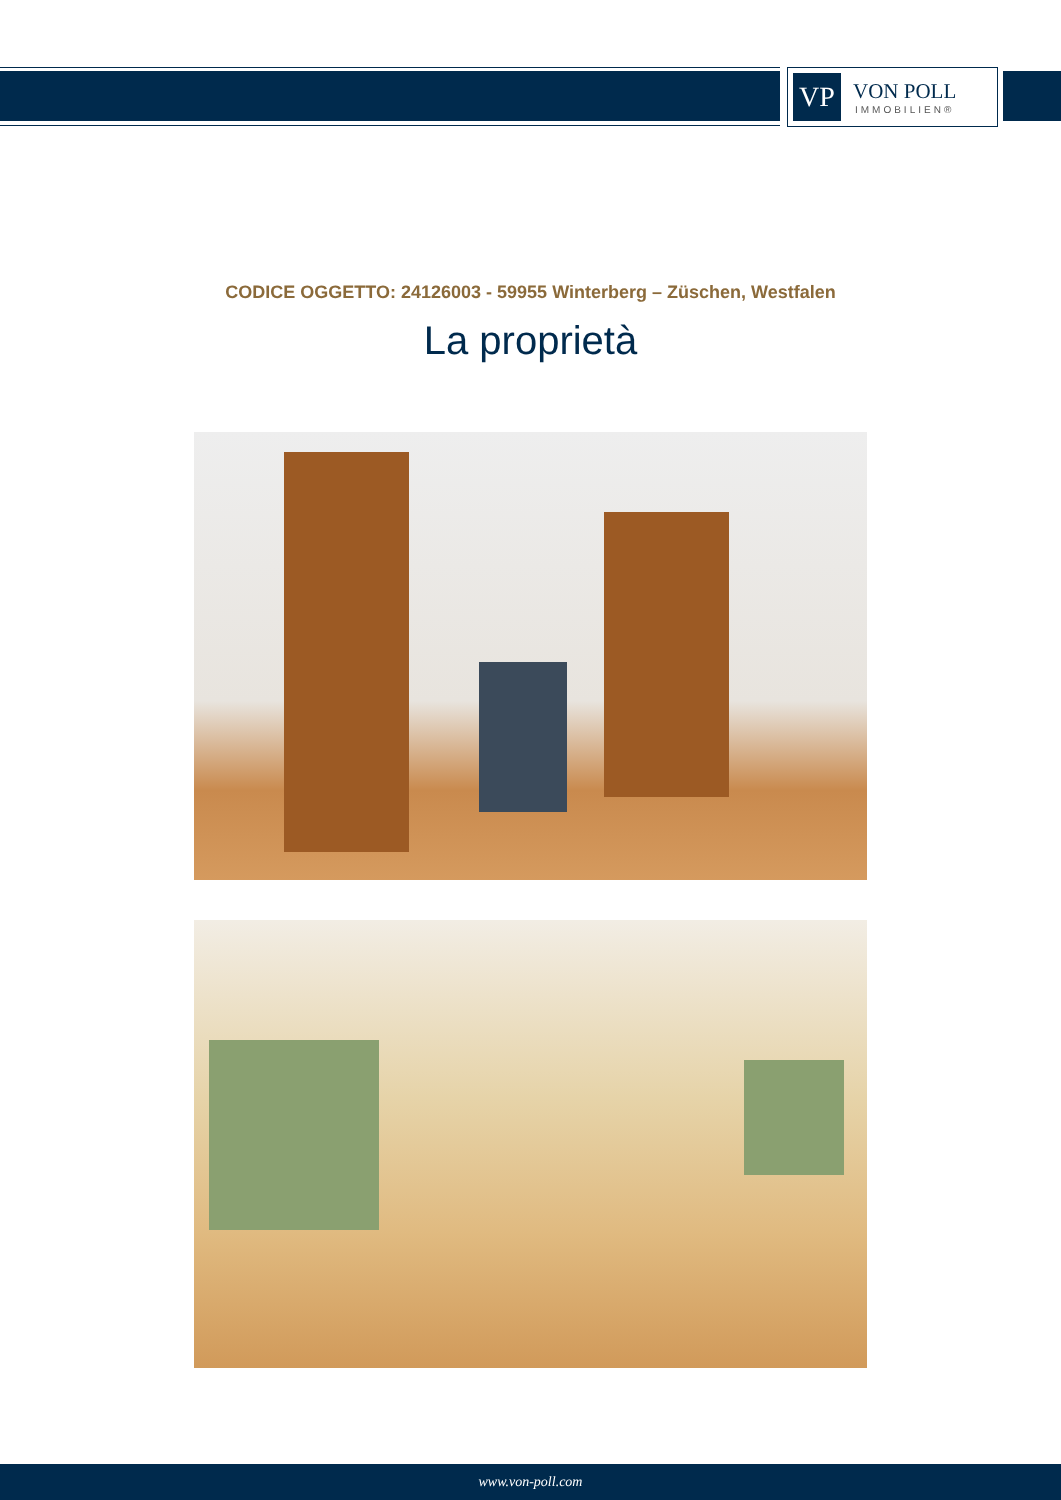VP
VON POLL
IMMOBILIEN®
CODICE OGGETTO: 24126003 - 59955 Winterberg – Züschen, Westfalen
La proprietà
www.von-poll.com